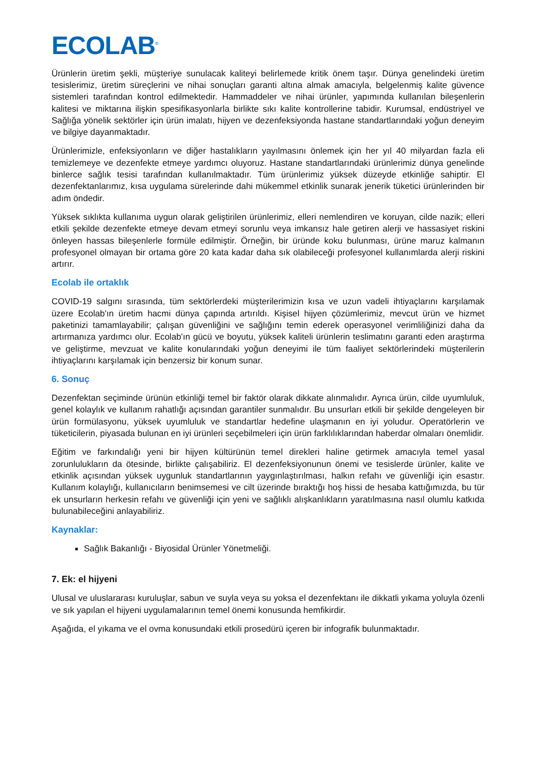ECOLAB<sup>®</sup>
Ürünlerin üretim şekli, müşteriye sunulacak kaliteyi belirlemede kritik önem taşır. Dünya genelindeki üretim tesislerimiz, üretim süreçlerini ve nihai sonuçları garanti altına almak amacıyla, belgelenmiş kalite güvence sistemleri tarafından kontrol edilmektedir. Hammaddeler ve nihai ürünler, yapımında kullanılan bileşenlerin kalitesi ve miktarına ilişkin spesifikasyonlarla birlikte sıkı kalite kontrollerine tabidir. Kurumsal, endüstriyel ve Sağlığa yönelik sektörler için ürün imalatı, hijyen ve dezenfeksiyonda hastane standartlarındaki yoğun deneyim ve bilgiye dayanmaktadır.
Ürünlerimizle, enfeksiyonların ve diğer hastalıkların yayılmasını önlemek için her yıl 40 milyardan fazla eli temizlemeye ve dezenfekte etmeye yardımcı oluyoruz. Hastane standartlarındaki ürünlerimiz dünya genelinde binlerce sağlık tesisi tarafından kullanılmaktadır. Tüm ürünlerimiz yüksek düzeyde etkinliğe sahiptir. El dezenfektanlarımız, kısa uygulama sürelerinde dahi mükemmel etkinlik sunarak jenerik tüketici ürünlerinden bir adım öndedir.
Yüksek sıklıkta kullanıma uygun olarak geliştirilen ürünlerimiz, elleri nemlendiren ve koruyan, cilde nazik; elleri etkili şekilde dezenfekte etmeye devam etmeyi sorunlu veya imkansız hale getiren alerji ve hassasiyet riskini önleyen hassas bileşenlerle formüle edilmiştir. Örneğin, bir üründe koku bulunması, ürüne maruz kalmanın profesyonel olmayan bir ortama göre 20 kata kadar daha sık olabileceği profesyonel kullanımlarda alerji riskini artırır.
Ecolab ile ortaklık
COVID-19 salgını sırasında, tüm sektörlerdeki müşterilerimizin kısa ve uzun vadeli ihtiyaçlarını karşılamak üzere Ecolab'ın üretim hacmi dünya çapında artırıldı. Kişisel hijyen çözümlerimiz, mevcut ürün ve hizmet paketinizi tamamlayabilir; çalışan güvenliğini ve sağlığını temin ederek operasyonel verimliliğinizi daha da artırmanıza yardımcı olur. Ecolab'ın gücü ve boyutu, yüksek kaliteli ürünlerin teslimatını garanti eden araştırma ve geliştirme, mevzuat ve kalite konularındaki yoğun deneyimi ile tüm faaliyet sektörlerindeki müşterilerin ihtiyaçlarını karşılamak için benzersiz bir konum sunar.
6. Sonuç
Dezenfektan seçiminde ürünün etkinliği temel bir faktör olarak dikkate alınmalıdır. Ayrıca ürün, cilde uyumluluk, genel kolaylık ve kullanım rahatlığı açısından garantiler sunmalıdır. Bu unsurları etkili bir şekilde dengeleyen bir ürün formülasyonu, yüksek uyumluluk ve standartlar hedefine ulaşmanın en iyi yoludur. Operatörlerin ve tüketicilerin, piyasada bulunan en iyi ürünleri seçebilmeleri için ürün farklılıklarından haberdar olmaları önemlidir.
Eğitim ve farkındalığı yeni bir hijyen kültürünün temel direkleri haline getirmek amacıyla temel yasal zorunlulukların da ötesinde, birlikte çalışabiliriz. El dezenfeksiyonunun önemi ve tesislerde ürünler, kalite ve etkinlik açısından yüksek uygunluk standartlarının yaygınlaştırılması, halkın refahı ve güvenliği için esastır. Kullanım kolaylığı, kullanıcıların benimsemesi ve cilt üzerinde bıraktığı hoş hissi de hesaba kattığımızda, bu tür ek unsurların herkesin refahı ve güvenliği için yeni ve sağlıklı alışkanlıkların yaratılmasına nasıl olumlu katkıda bulunabileceğini anlayabiliriz.
Kaynaklar:
Sağlık Bakanlığı - Biyosidal Ürünler Yönetmeliği.
7. Ek: el hijyeni
Ulusal ve uluslararası kuruluşlar, sabun ve suyla veya su yoksa el dezenfektanı ile dikkatli yıkama yoluyla özenli ve sık yapılan el hijyeni uygulamalarının temel önemi konusunda hemfikirdir.
Aşağıda, el yıkama ve el ovma konusundaki etkili prosedürü içeren bir infografik bulunmaktadır.